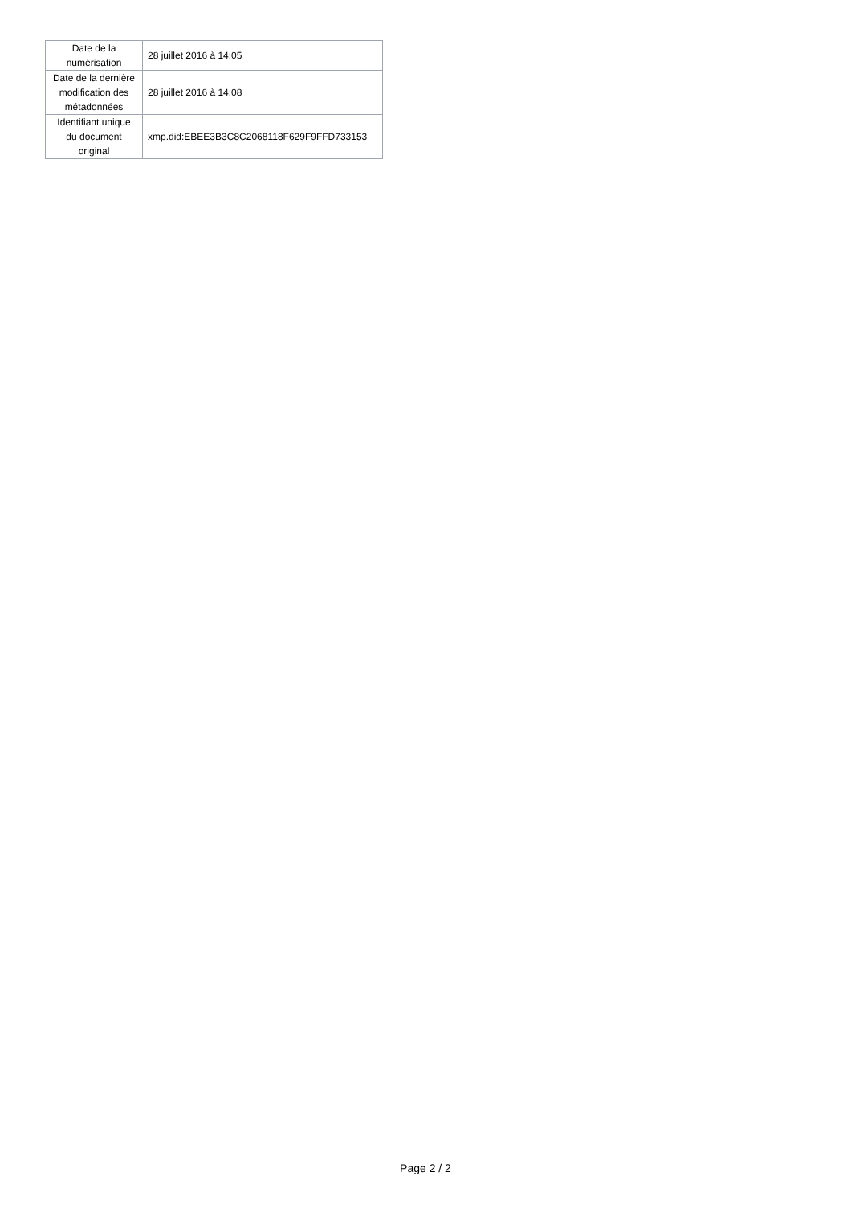| Date de la numérisation | 28 juillet 2016 à 14:05 |
| Date de la dernière modification des métadonnées | 28 juillet 2016 à 14:08 |
| Identifiant unique du document original | xmp.did:EBEE3B3C8C2068118F629F9FFD733153 |
Page 2 / 2